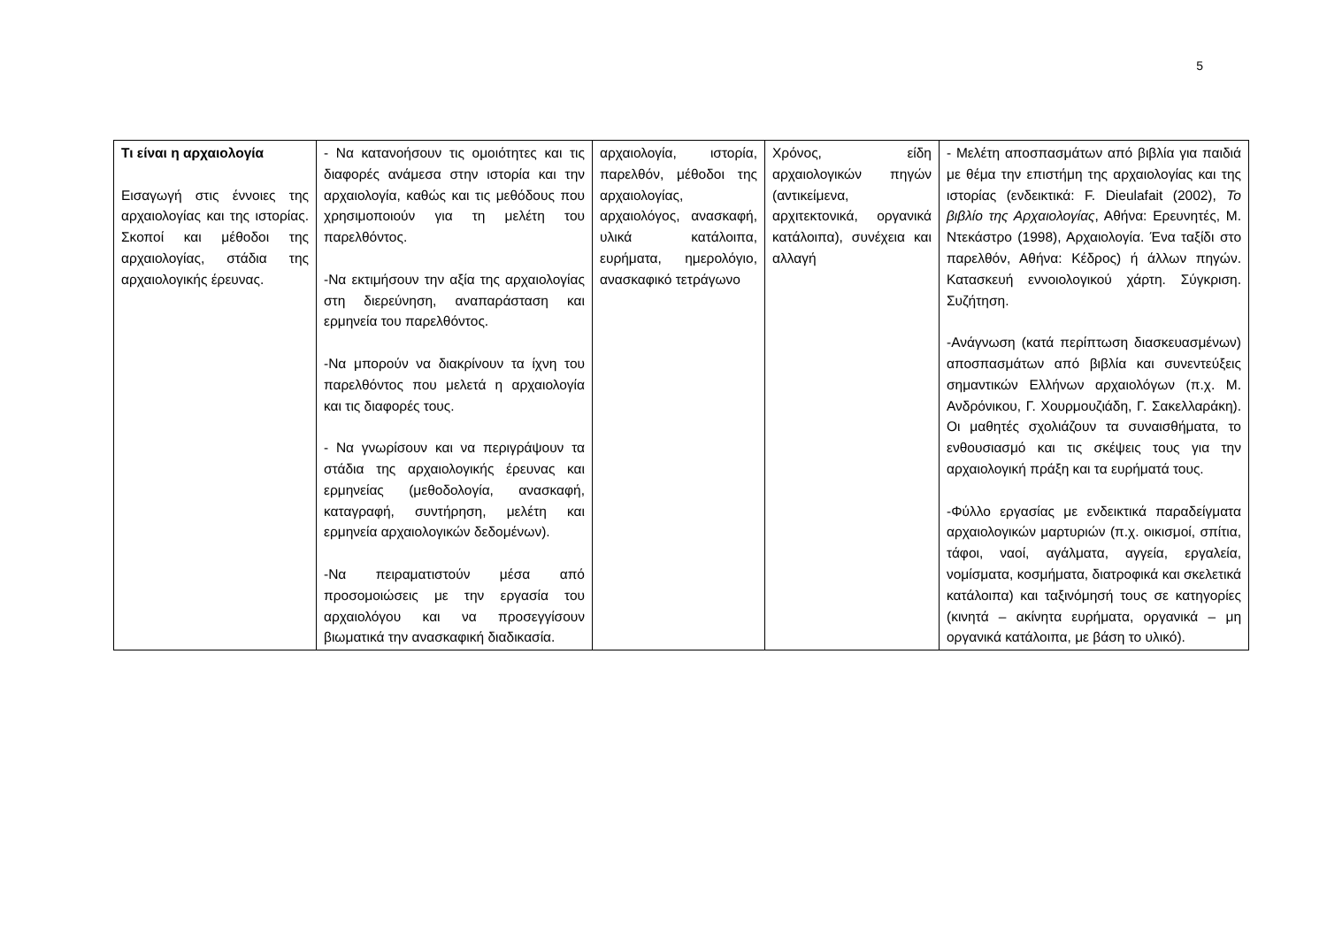5
| Τι είναι η αρχαιολογία Εισαγωγή στις έννοιες της αρχαιολογίας και της ιστορίας. Σκοποί και μέθοδοι της αρχαιολογίας, στάδια της αρχαιολογικής έρευνας. | - Να κατανοήσουν τις ομοιότητες και τις διαφορές ανάμεσα στην ιστορία και την αρχαιολογία, καθώς και τις μεθόδους που χρησιμοποιούν για τη μελέτη του παρελθόντος. -Να εκτιμήσουν την αξία της αρχαιολογίας στη διερεύνηση, αναπαράσταση και ερμηνεία του παρελθόντος. -Να μπορούν να διακρίνουν τα ίχνη του παρελθόντος που μελετά η αρχαιολογία και τις διαφορές τους. - Να γνωρίσουν και να περιγράψουν τα στάδια της αρχαιολογικής έρευνας και ερμηνείας (μεθοδολογία, ανασκαφή, καταγραφή, συντήρηση, μελέτη και ερμηνεία αρχαιολογικών δεδομένων). -Να πειραματιστούν μέσα από προσομοιώσεις με την εργασία του αρχαιολόγου και να προσεγγίσουν βιωματικά την ανασκαφική διαδικασία. | αρχαιολογία, ιστορία, παρελθόν, μέθοδοι της αρχαιολογίας, αρχαιολόγος, ανασκαφή, υλικά κατάλοιπα, ευρήματα, ημερολόγιο, ανασκαφικό τετράγωνο | Χρόνος, είδη αρχαιολογικών πηγών (αντικείμενα, αρχιτεκτονικά, οργανικά κατάλοιπα), συνέχεια και αλλαγή | - Μελέτη αποσπασμάτων από βιβλία για παιδιά με θέμα την επιστήμη της αρχαιολογίας και της ιστορίας (ενδεικτικά: F. Dieulafait (2002), Το βιβλίο της Αρχαιολογίας , Αθήνα: Ερευνητές, Μ. Ντεκάστρο (1998), Αρχαιολογία. Ένα ταξίδι στο παρελθόν, Αθήνα: Κέδρος) ή άλλων πηγών. Κατασκευή εννοιολογικού χάρτη. Σύγκριση. Συζήτηση. -Ανάγνωση (κατά περίπτωση διασκευασμένων) αποσπασμάτων από βιβλία και συνεντεύξεις σημαντικών Ελλήνων αρχαιολόγων (π.χ. Μ. Ανδρόνικου, Γ. Χουρμουζιάδη, Γ. Σακελλαράκη). Οι μαθητές σχολιάζουν τα συναισθήματα, το ενθουσιασμό και τις σκέψεις τους για την αρχαιολογική πράξη και τα ευρήματά τους. -Φύλλο εργασίας με ενδεικτικά παραδείγματα αρχαιολογικών μαρτυριών (π.χ. οικισμοί, σπίτια, τάφοι, ναοί, αγάλματα, αγγεία, εργαλεία, νομίσματα, κοσμήματα, διατροφικά και σκελετικά κατάλοιπα) και ταξινόμησή τους σε κατηγορίες (κινητά – ακίνητα ευρήματα, οργανικά – μη οργανικά κατάλοιπα, με βάση το υλικό). |